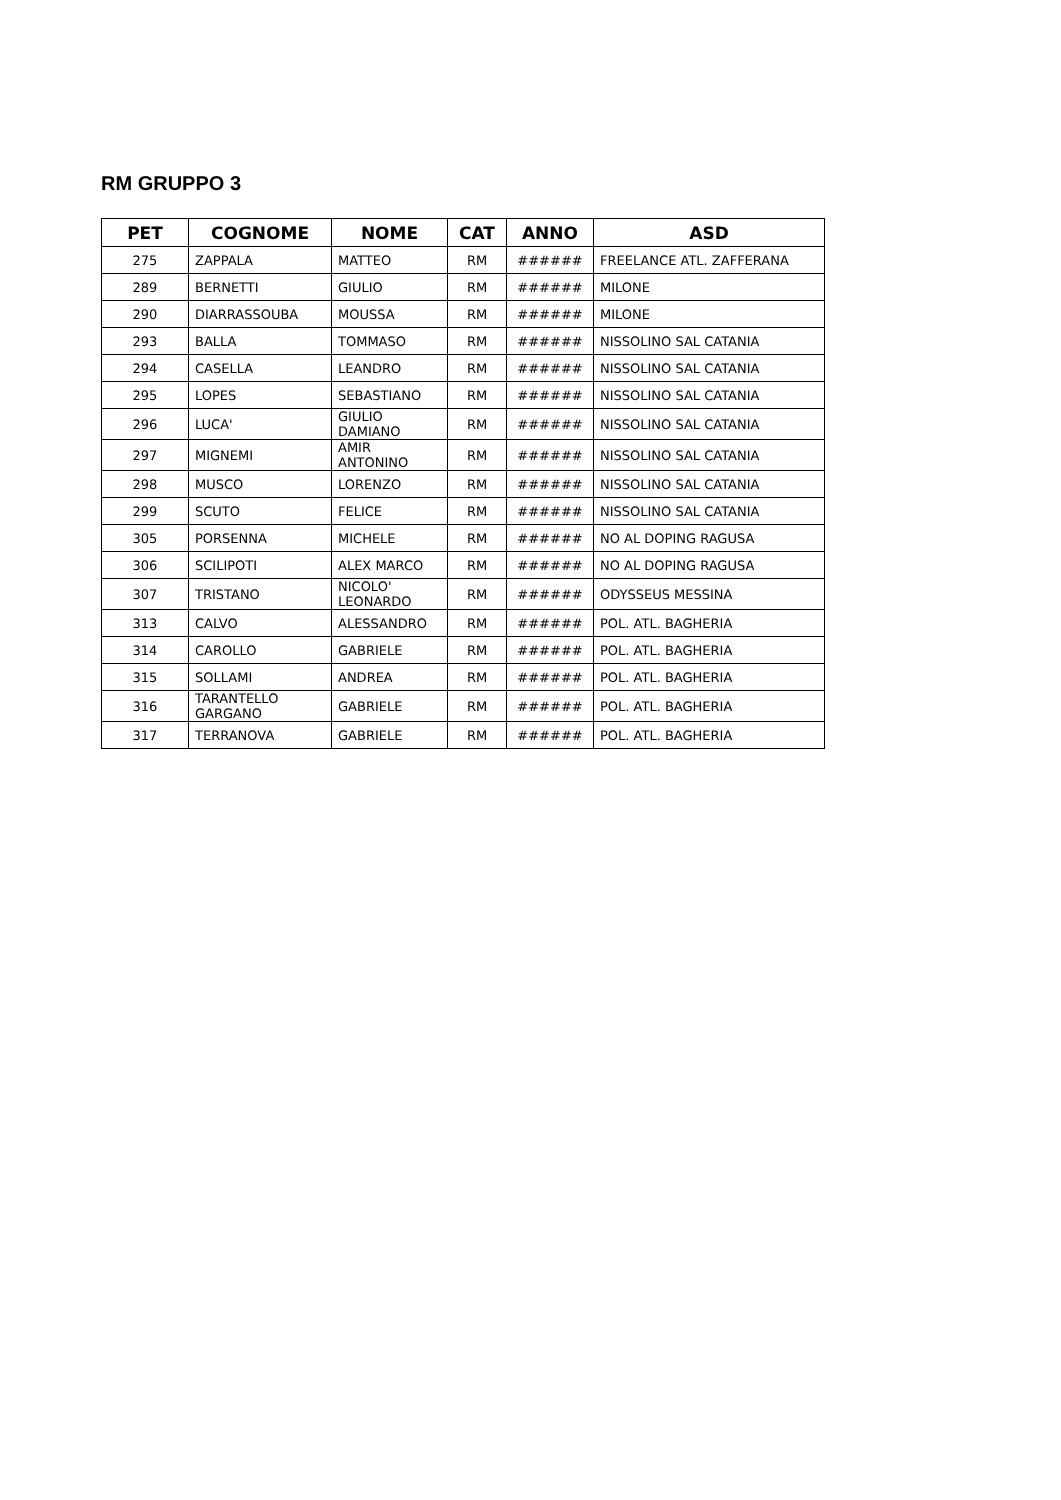RM GRUPPO 3
| PET | COGNOME | NOME | CAT | ANNO | ASD |
| --- | --- | --- | --- | --- | --- |
| 275 | ZAPPALA | MATTEO | RM | ###### | FREELANCE ATL. ZAFFERANA |
| 289 | BERNETTI | GIULIO | RM | ###### | MILONE |
| 290 | DIARRASSOUBA | MOUSSA | RM | ###### | MILONE |
| 293 | BALLA | TOMMASO | RM | ###### | NISSOLINO SAL CATANIA |
| 294 | CASELLA | LEANDRO | RM | ###### | NISSOLINO SAL CATANIA |
| 295 | LOPES | SEBASTIANO | RM | ###### | NISSOLINO SAL CATANIA |
| 296 | LUCA' | GIULIO DAMIANO | RM | ###### | NISSOLINO SAL CATANIA |
| 297 | MIGNEMI | AMIR ANTONINO | RM | ###### | NISSOLINO SAL CATANIA |
| 298 | MUSCO | LORENZO | RM | ###### | NISSOLINO SAL CATANIA |
| 299 | SCUTO | FELICE | RM | ###### | NISSOLINO SAL CATANIA |
| 305 | PORSENNA | MICHELE | RM | ###### | NO AL DOPING RAGUSA |
| 306 | SCILIPOTI | ALEX MARCO | RM | ###### | NO AL DOPING RAGUSA |
| 307 | TRISTANO | NICOLO' LEONARDO | RM | ###### | ODYSSEUS MESSINA |
| 313 | CALVO | ALESSANDRO | RM | ###### | POL. ATL. BAGHERIA |
| 314 | CAROLLO | GABRIELE | RM | ###### | POL. ATL. BAGHERIA |
| 315 | SOLLAMI | ANDREA | RM | ###### | POL. ATL. BAGHERIA |
| 316 | TARANTELLO GARGANO | GABRIELE | RM | ###### | POL. ATL. BAGHERIA |
| 317 | TERRANOVA | GABRIELE | RM | ###### | POL. ATL. BAGHERIA |